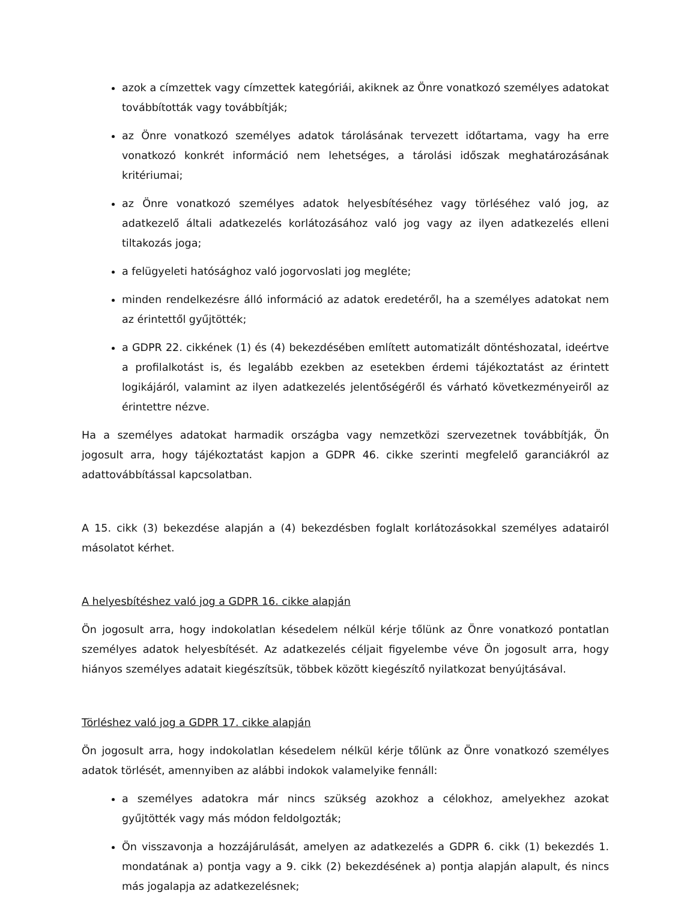azok a címzettek vagy címzettek kategóriái, akiknek az Önre vonatkozó személyes adatokat továbbították vagy továbbítják;
az Önre vonatkozó személyes adatok tárolásának tervezett időtartama, vagy ha erre vonatkozó konkrét információ nem lehetséges, a tárolási időszak meghatározásának kritériumai;
az Önre vonatkozó személyes adatok helyesbítéséhez vagy törléséhez való jog, az adatkezelő általi adatkezelés korlátozásához való jog vagy az ilyen adatkezelés elleni tiltakozás joga;
a felügyeleti hatósághoz való jogorvoslati jog megléte;
minden rendelkezésre álló információ az adatok eredetéről, ha a személyes adatokat nem az érintettől gyűjtötték;
a GDPR 22. cikkének (1) és (4) bekezdésében említett automatizált döntéshozatal, ideértve a profilalkotást is, és legalább ezekben az esetekben érdemi tájékoztatást az érintett logikájáról, valamint az ilyen adatkezelés jelentőségéről és várható következményeiről az érintettre nézve.
Ha a személyes adatokat harmadik országba vagy nemzetközi szervezetnek továbbítják, Ön jogosult arra, hogy tájékoztatást kapjon a GDPR 46. cikke szerinti megfelelő garanciákról az adattovábbítással kapcsolatban.
A 15. cikk (3) bekezdése alapján a (4) bekezdésben foglalt korlátozásokkal személyes adatairól másolatot kérhet.
A helyesbítéshez való jog a GDPR 16. cikke alapján
Ön jogosult arra, hogy indokolatlan késedelem nélkül kérje tőlünk az Önre vonatkozó pontatlan személyes adatok helyesbítését. Az adatkezelés céljait figyelembe véve Ön jogosult arra, hogy hiányos személyes adatait kiegészítsük, többek között kiegészítő nyilatkozat benyújtásával.
Törléshez való jog a GDPR 17. cikke alapján
Ön jogosult arra, hogy indokolatlan késedelem nélkül kérje tőlünk az Önre vonatkozó személyes adatok törlését, amennyiben az alábbi indokok valamelyike fennáll:
a személyes adatokra már nincs szükség azokhoz a célokhoz, amelyekhez azokat gyűjtötték vagy más módon feldolgozták;
Ön visszavonja a hozzájárulását, amelyen az adatkezelés a GDPR 6. cikk (1) bekezdés 1. mondatának a) pontja vagy a 9. cikk (2) bekezdésének a) pontja alapján alapult, és nincs más jogalapja az adatkezelésnek;